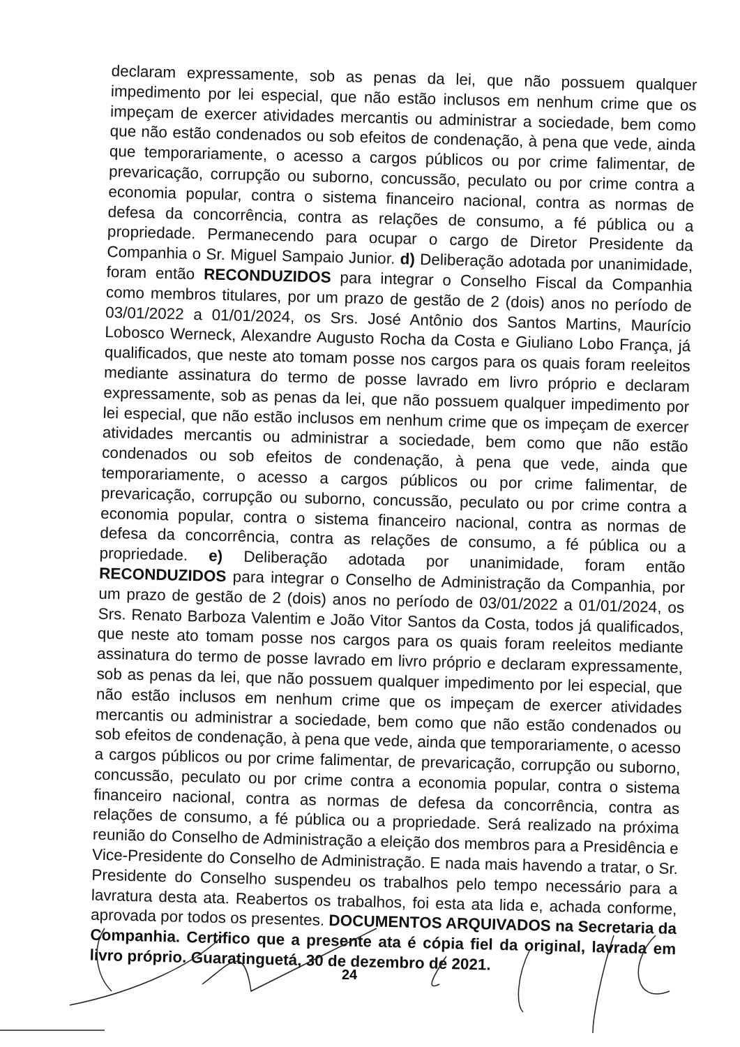declaram expressamente, sob as penas da lei, que não possuem qualquer impedimento por lei especial, que não estão inclusos em nenhum crime que os impeçam de exercer atividades mercantis ou administrar a sociedade, bem como que não estão condenados ou sob efeitos de condenação, à pena que vede, ainda que temporariamente, o acesso a cargos públicos ou por crime falimentar, de prevaricação, corrupção ou suborno, concussão, peculato ou por crime contra a economia popular, contra o sistema financeiro nacional, contra as normas de defesa da concorrência, contra as relações de consumo, a fé pública ou a propriedade. Permanecendo para ocupar o cargo de Diretor Presidente da Companhia o Sr. Miguel Sampaio Junior. d) Deliberação adotada por unanimidade, foram então RECONDUZIDOS para integrar o Conselho Fiscal da Companhia como membros titulares, por um prazo de gestão de 2 (dois) anos no período de 03/01/2022 a 01/01/2024, os Srs. José Antônio dos Santos Martins, Maurício Lobosco Werneck, Alexandre Augusto Rocha da Costa e Giuliano Lobo França, já qualificados, que neste ato tomam posse nos cargos para os quais foram reeleitos mediante assinatura do termo de posse lavrado em livro próprio e declaram expressamente, sob as penas da lei, que não possuem qualquer impedimento por lei especial, que não estão inclusos em nenhum crime que os impeçam de exercer atividades mercantis ou administrar a sociedade, bem como que não estão condenados ou sob efeitos de condenação, à pena que vede, ainda que temporariamente, o acesso a cargos públicos ou por crime falimentar, de prevaricação, corrupção ou suborno, concussão, peculato ou por crime contra a economia popular, contra o sistema financeiro nacional, contra as normas de defesa da concorrência, contra as relações de consumo, a fé pública ou a propriedade. e) Deliberação adotada por unanimidade, foram então RECONDUZIDOS para integrar o Conselho de Administração da Companhia, por um prazo de gestão de 2 (dois) anos no período de 03/01/2022 a 01/01/2024, os Srs. Renato Barboza Valentim e João Vitor Santos da Costa, todos já qualificados, que neste ato tomam posse nos cargos para os quais foram reeleitos mediante assinatura do termo de posse lavrado em livro próprio e declaram expressamente, sob as penas da lei, que não possuem qualquer impedimento por lei especial, que não estão inclusos em nenhum crime que os impeçam de exercer atividades mercantis ou administrar a sociedade, bem como que não estão condenados ou sob efeitos de condenação, à pena que vede, ainda que temporariamente, o acesso a cargos públicos ou por crime falimentar, de prevaricação, corrupção ou suborno, concussão, peculato ou por crime contra a economia popular, contra o sistema financeiro nacional, contra as normas de defesa da concorrência, contra as relações de consumo, a fé pública ou a propriedade. Será realizado na próxima reunião do Conselho de Administração a eleição dos membros para a Presidência e Vice-Presidente do Conselho de Administração. E nada mais havendo a tratar, o Sr. Presidente do Conselho suspendeu os trabalhos pelo tempo necessário para a lavratura desta ata. Reabertos os trabalhos, foi esta ata lida e, achada conforme, aprovada por todos os presentes. DOCUMENTOS ARQUIVADOS na Secretaria da Companhia. Certifico que a presente ata é cópia fiel da original, lavrada em livro próprio. Guaratinguetá, 30 de dezembro de 2021.
24